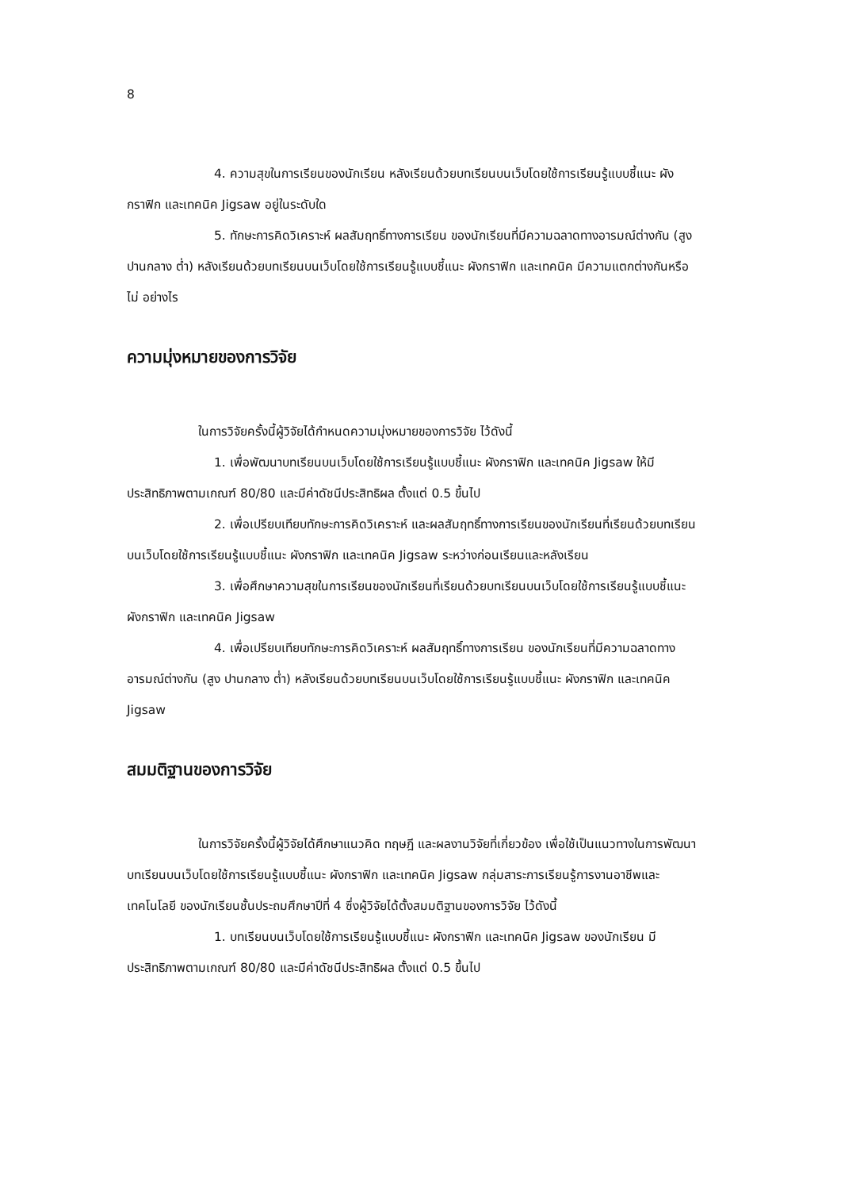8
4. ความสุขในการเรียนของนักเรียน หลังเรียนด้วยบทเรียนบนเว็บโดยใช้การเรียนรู้แบบชี้แนะ ผังกราฟิก และเทคนิค Jigsaw อยู่ในระดับใด
5. ทักษะการคิดวิเคราะห์ ผลสัมฤทธิ์ทางการเรียน ของนักเรียนที่มีความฉลาดทางอารมณ์ต่างกัน (สูง ปานกลาง ต่ำ) หลังเรียนด้วยบทเรียนบนเว็บโดยใช้การเรียนรู้แบบชี้แนะ ผังกราฟิก และเทคนิค มีความแตกต่างกันหรือไม่ อย่างไร
ความมุ่งหมายของการวิจัย
ในการวิจัยครั้งนี้ผู้วิจัยได้กำหนดความมุ่งหมายของการวิจัย ไว้ดังนี้
1. เพื่อพัฒนาบทเรียนบนเว็บโดยใช้การเรียนรู้แบบชี้แนะ ผังกราฟิก และเทคนิค Jigsaw ให้มีประสิทธิภาพตามเกณฑ์ 80/80 และมีค่าดัชนีประสิทธิผล ตั้งแต่ 0.5 ขึ้นไป
2. เพื่อเปรียบเทียบทักษะการคิดวิเคราะห์ และผลสัมฤทธิ์ทางการเรียนของนักเรียนที่เรียนด้วยบทเรียนบนเว็บโดยใช้การเรียนรู้แบบชี้แนะ ผังกราฟิก และเทคนิค Jigsaw ระหว่างก่อนเรียนและหลังเรียน
3. เพื่อศึกษาความสุขในการเรียนของนักเรียนที่เรียนด้วยบทเรียนบนเว็บโดยใช้การเรียนรู้แบบชี้แนะ ผังกราฟิก และเทคนิค Jigsaw
4. เพื่อเปรียบเทียบทักษะการคิดวิเคราะห์ ผลสัมฤทธิ์ทางการเรียน ของนักเรียนที่มีความฉลาดทางอารมณ์ต่างกัน (สูง ปานกลาง ต่ำ) หลังเรียนด้วยบทเรียนบนเว็บโดยใช้การเรียนรู้แบบชี้แนะ ผังกราฟิก และเทคนิค Jigsaw
สมมติฐานของการวิจัย
ในการวิจัยครั้งนี้ผู้วิจัยได้ศึกษาแนวคิด ทฤษฎี และผลงานวิจัยที่เกี่ยวข้อง เพื่อใช้เป็นแนวทางในการพัฒนาบทเรียนบนเว็บโดยใช้การเรียนรู้แบบชี้แนะ ผังกราฟิก และเทคนิค Jigsaw กลุ่มสาระการเรียนรู้การงานอาชีพและเทคโนโลยี ของนักเรียนชั้นประถมศึกษาปีที่ 4 ซึ่งผู้วิจัยได้ตั้งสมมติฐานของการวิจัย ไว้ดังนี้
1. บทเรียนบนเว็บโดยใช้การเรียนรู้แบบชี้แนะ ผังกราฟิก และเทคนิค Jigsaw ของนักเรียน มีประสิทธิภาพตามเกณฑ์ 80/80 และมีค่าดัชนีประสิทธิผล ตั้งแต่ 0.5 ขึ้นไป